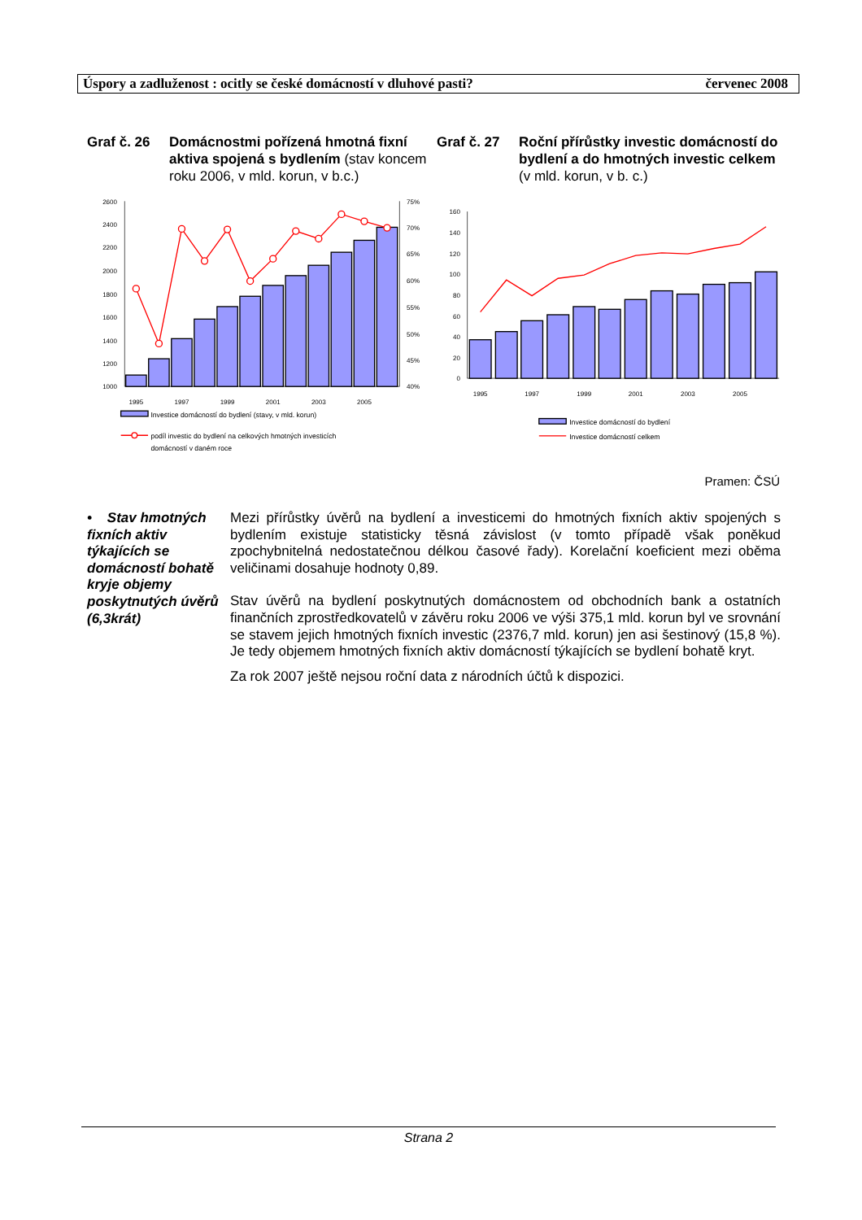Úspory a zadluženost : ocitly se české domácností v dluhové pasti? červenec 2008
Graf č. 26
Domácnostmi pořízená hmotná fixní aktiva spojená s bydlením (stav koncem roku 2006, v mld. korun, v b.c.)
Graf č. 27
Roční přírůstky investic domácností do bydlení a do hmotných investic celkem (v mld. korun, v b. c.)
2600
2400
2200
2000
1800
1600
1400
1200
1000
75%
70%
65%
60%
55%
50%
45%
40%
1995
1997
1999
2001
2003
2005
Investice domácností do bydlení (stavy, v mld. korun)
podíl investic do bydlení na celkových hmotných investicích
domácností v daném roce
160
140
120
100
80
60
40
20
0
1995
1997
1999
2001
2003
2005
Investice domácností do bydlení
Investice domácností celkem
Pramen: ČSÚ
• Stav hmotných fixních aktiv týkajících se domácností bohatě kryje objemy poskytnutých úvěrů (6,3krát)
Mezi přírůstky úvěrů na bydlení a investicemi do hmotných fixních aktiv spojených s bydlením existuje statisticky těsná závislost (v tomto případě však poněkud zpochybnitelná nedostatečnou délkou časové řady). Korelační koeficient mezi oběma veličinami dosahuje hodnoty 0,89.
Stav úvěrů na bydlení poskytnutých domácnostem od obchodních bank a ostatních finančních zprostředkovatelů v závěru roku 2006 ve výši 375,1 mld. korun byl ve srovnání se stavem jejich hmotných fixních investic (2376,7 mld. korun) jen asi šestinový (15,8 %). Je tedy objemem hmotných fixních aktiv domácností týkajících se bydlení bohatě kryt.
Za rok 2007 ještě nejsou roční data z národních účtů k dispozici.
Strana 2